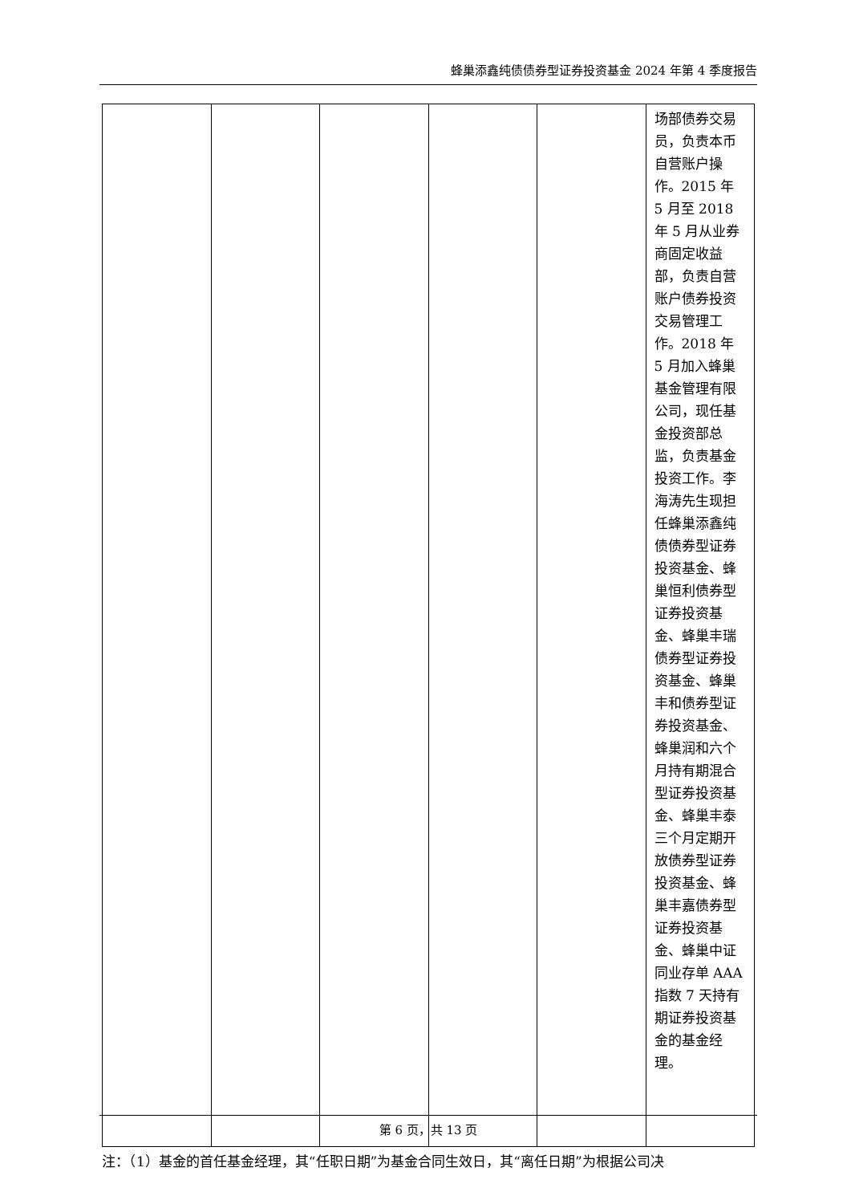蜂巢添鑫纯债债券型证券投资基金 2024 年第 4 季度报告
| | | | | | 场部债券交易员，负责本币自营账户操作。2015 年 5 月至 2018 年 5 月从业券商固定收益部，负责自营账户债券投资交易管理工作。2018 年 5 月加入蜂巢基金管理有限公司，现任基金投资部总监，负责基金投资工作。李海涛先生现担任蜂巢添鑫纯债债券型证券投资基金、蜂巢恒利债券型证券投资基金、蜂巢丰瑞债券型证券投资基金、蜂巢丰和债券型证券投资基金、蜂巢润和六个月持有期混合型证券投资基金、蜂巢丰泰三个月定期开放债券型证券投资基金、蜂巢丰嘉债券型证券投资基金、蜂巢中证同业存单 AAA 指数 7 天持有期证券投资基金的基金经理。 |
注：（1）基金的首任基金经理，其“任职日期”为基金合同生效日，其“离任日期”为根据公司决
第 6 页，共 13 页